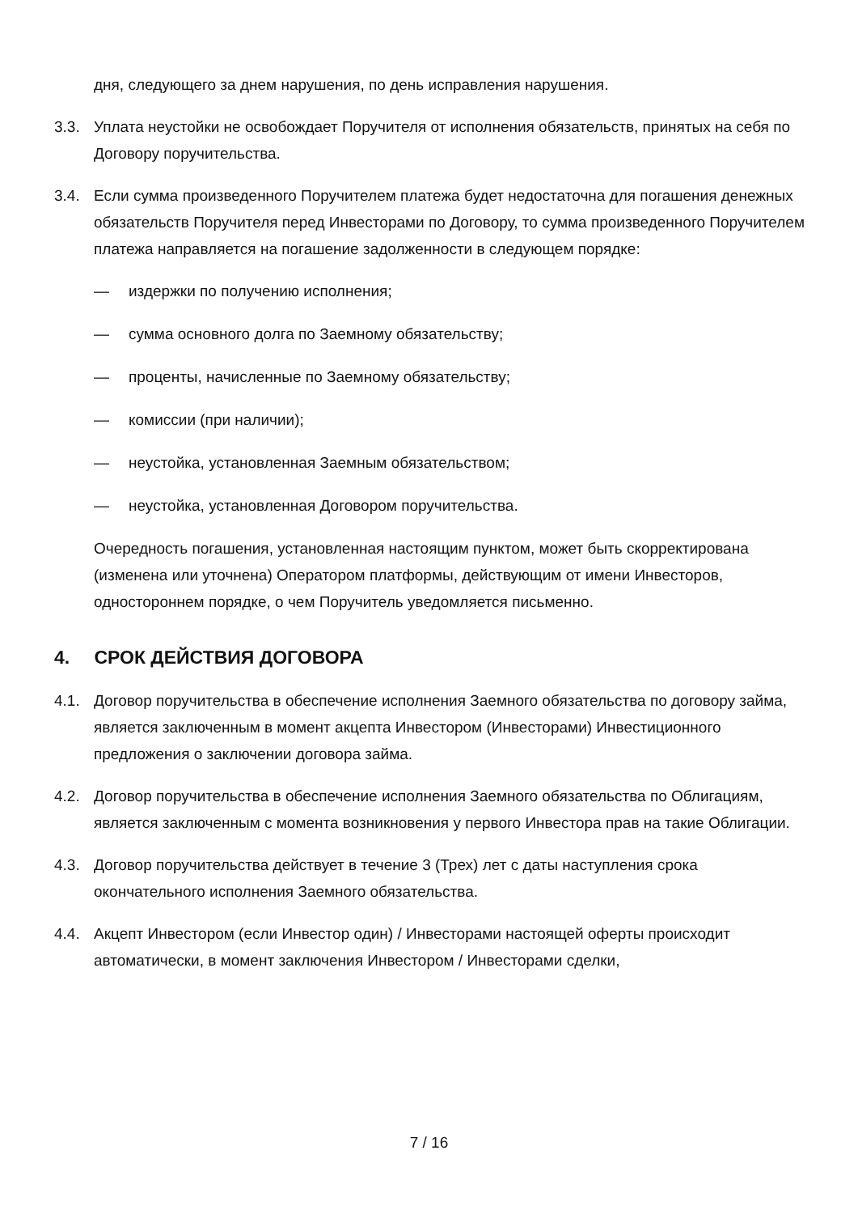дня, следующего за днем нарушения, по день исправления нарушения.
3.3. Уплата неустойки не освобождает Поручителя от исполнения обязательств, принятых на себя по Договору поручительства.
3.4. Если сумма произведенного Поручителем платежа будет недостаточна для погашения денежных обязательств Поручителя перед Инвесторами по Договору, то сумма произведенного Поручителем платежа направляется на погашение задолженности в следующем порядке:
— издержки по получению исполнения;
— сумма основного долга по Заемному обязательству;
— проценты, начисленные по Заемному обязательству;
— комиссии (при наличии);
— неустойка, установленная Заемным обязательством;
— неустойка, установленная Договором поручительства.
Очередность погашения, установленная настоящим пунктом, может быть скорректирована (изменена или уточнена) Оператором платформы, действующим от имени Инвесторов, одностороннем порядке, о чем Поручитель уведомляется письменно.
4. СРОК ДЕЙСТВИЯ ДОГОВОРА
4.1. Договор поручительства в обеспечение исполнения Заемного обязательства по договору займа, является заключенным в момент акцепта Инвестором (Инвесторами) Инвестиционного предложения о заключении договора займа.
4.2. Договор поручительства в обеспечение исполнения Заемного обязательства по Облигациям, является заключенным с момента возникновения у первого Инвестора прав на такие Облигации.
4.3. Договор поручительства действует в течение 3 (Трех) лет с даты наступления срока окончательного исполнения Заемного обязательства.
4.4. Акцепт Инвестором (если Инвестор один) / Инвесторами настоящей оферты происходит автоматически, в момент заключения Инвестором / Инвесторами сделки,
7 / 16